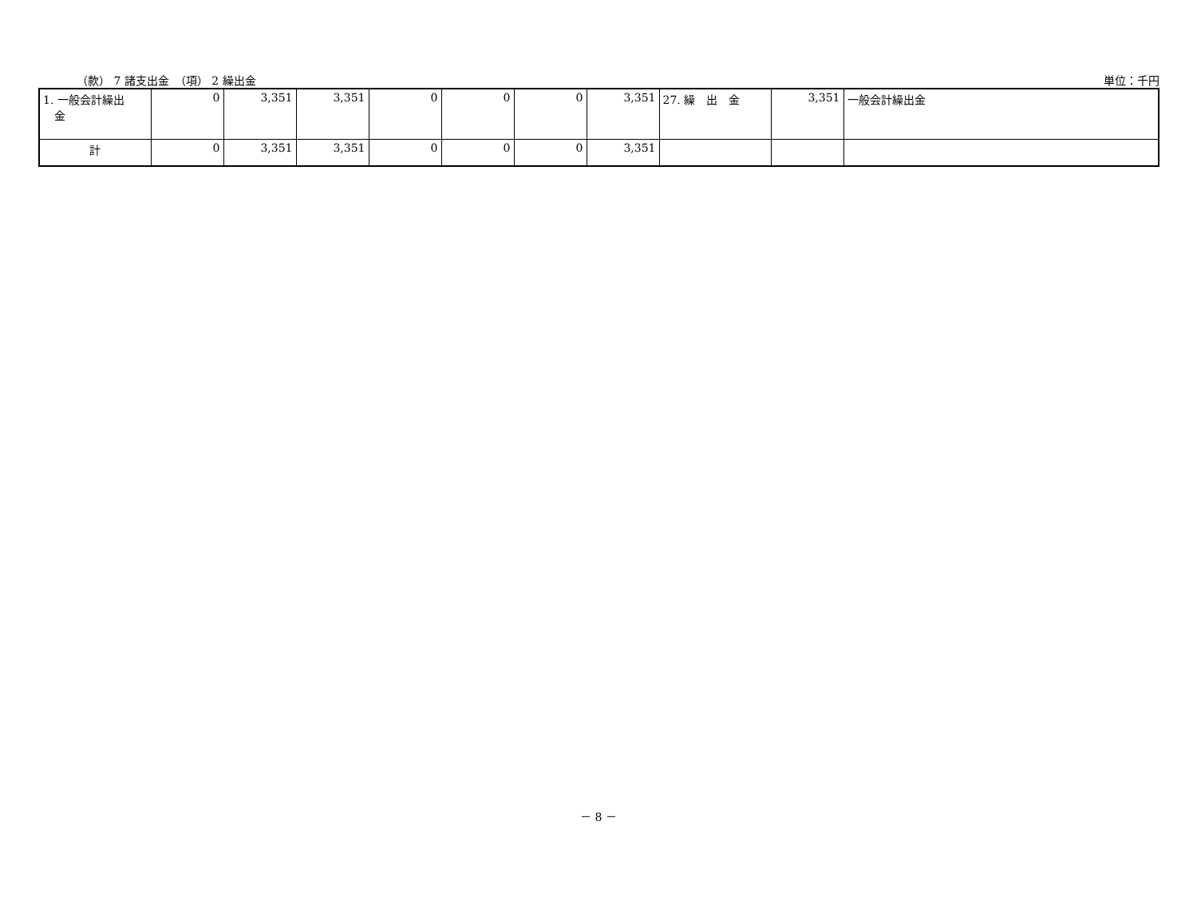（款） 7 諸支出金　（項） 2 繰出金 単位：千円
| 1. 一般会計繰出 金 | 0 | 3,351 | 3,351 | 0 | 0 | 0 | 3,351 | 27. 繰 出 金 | 3,351 | 一般会計繰出金 |
| 計 | 0 | 3,351 | 3,351 | 0 | 0 | 0 | 3,351 | | | |
－ 8 －